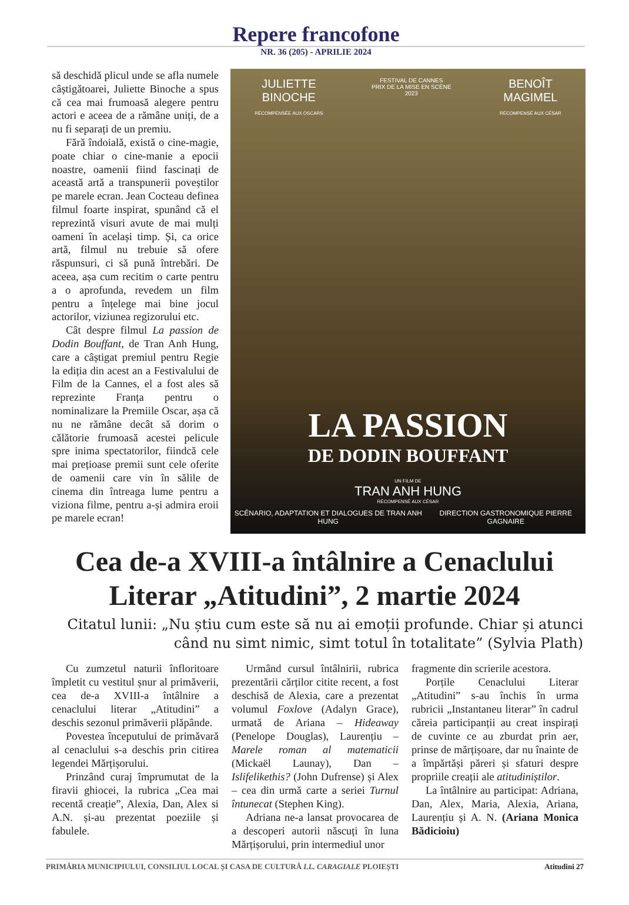Repere francofone
NR. 36 (205) - APRILIE 2024
să deschidă plicul unde se afla numele câștigătoarei, Juliette Binoche a spus că cea mai frumoasă alegere pentru actori e aceea de a rămâne uniți, de a nu fi separați de un premiu.
Fără îndoială, există o cine-magie, poate chiar o cine-manie a epocii noastre, oamenii fiind fascinați de această artă a transpunerii poveștilor pe marele ecran. Jean Cocteau definea filmul foarte inspirat, spunând că el reprezintă visuri avute de mai mulți oameni în același timp. Și, ca orice artă, filmul nu trebuie să ofere răspunsuri, ci să pună întrebări. De aceea, așa cum recitim o carte pentru a o aprofunda, revedem un film pentru a înțelege mai bine jocul actorilor, viziunea regizorului etc.
Cât despre filmul La passion de Dodin Bouffant, de Tran Anh Hung, care a câștigat premiul pentru Regie la ediția din acest an a Festivalului de Film de la Cannes, el a fost ales să reprezinte Franța pentru o nominalizare la Premiile Oscar, așa că nu ne rămâne decât să dorim o călătorie frumoasă acestei pelicule spre inima spectatorilor, fiindcă cele mai prețioase premii sunt cele oferite de oamenii care vin în sălile de cinema din întreaga lume pentru a viziona filme, pentru a-și admira eroii pe marele ecran!
JULIETTE
BINOCHE
RÉCOMPENSÉE AUX OSCARS FESTIVAL DE CANNES
PRIX DE LA MISE EN SCÈNE
2023 BENOÎT
MAGIMEL
RÉCOMPENSÉ AUX CÉSAR
LA PASSION
DE DODIN BOUFFANT
UN FILM DE
TRAN ANH HUNG
RÉCOMPENSÉ AUX CÉSAR
SCÉNARIO, ADAPTATION ET DIALOGUES DE TRAN ANH HUNG DIRECTION GASTRONOMIQUE PIERRE GAGNAIRE
Cea de-a XVIII-a întâlnire a Cenaclului
Literar „Atitudini”, 2 martie 2024
Citatul lunii: „Nu știu cum este să nu ai emoții profunde. Chiar și atunci când nu simt nimic, simt totul în totalitate” (Sylvia Plath)
Cu zumzetul naturii înfloritoare împletit cu vestitul șnur al primăverii, cea de-a XVIII-a întâlnire a cenaclului literar „Atitudini” a deschis sezonul primăverii plăpânde.
Povestea începutului de primăvară al cenaclului s-a deschis prin citirea legendei Mărțișorului.
Prinzând curaj împrumutat de la firavii ghiocei, la rubrica „Cea mai recentă creație”, Alexia, Dan, Alex si A.N. și-au prezentat poeziile și fabulele.
Urmând cursul întâlnirii, rubrica prezentării cărților citite recent, a fost deschisă de Alexia, care a prezentat volumul Foxlove (Adalyn Grace), urmată de Ariana – Hideaway (Penelope Douglas), Laurențiu –Marele roman al matematicii (Mickaël Launay), Dan – Islifelikethis? (John Dufrense) și Alex – cea din urmă carte a seriei Turnul întunecat (Stephen King).
Adriana ne-a lansat provocarea de a descoperi autorii născuți în luna Mărțișorului, prin intermediul unor
fragmente din scrierile acestora.
Porțile Cenaclului Literar „Atitudini” s-au închis în urma rubricii „Instantaneu literar” în cadrul căreia participanții au creat inspirați de cuvinte ce au zburdat prin aer, prinse de mărțișoare, dar nu înainte de a împărtăși păreri și sfaturi despre propriile creații ale atitudiniștilor.
La întâlnire au participat: Adriana, Dan, Alex, Maria, Alexia, Ariana, Laurențiu și A. N. (Ariana Monica Bădicioiu)
PRIMĂRIA MUNICIPIULUI, CONSILIUL LOCAL ȘI CASA DE CULTURĂ I.L. CARAGIALE PLOIEȘTI Atitudini 27